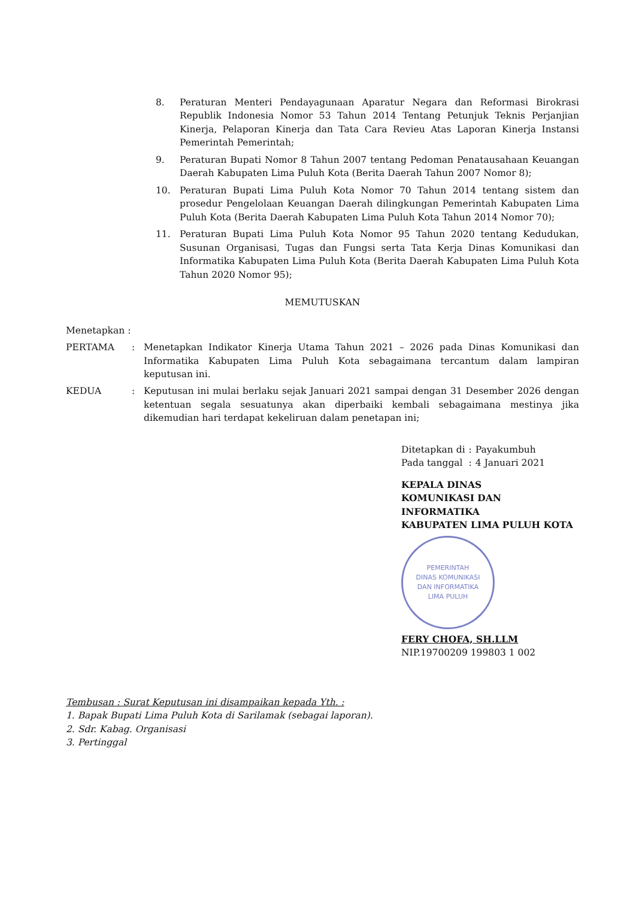8. Peraturan Menteri Pendayagunaan Aparatur Negara dan Reformasi Birokrasi Republik Indonesia Nomor 53 Tahun 2014 Tentang Petunjuk Teknis Perjanjian Kinerja, Pelaporan Kinerja dan Tata Cara Revieu Atas Laporan Kinerja Instansi Pemerintah Pemerintah;
9. Peraturan Bupati Nomor 8 Tahun 2007 tentang Pedoman Penatausahaan Keuangan Daerah Kabupaten Lima Puluh Kota (Berita Daerah Tahun 2007 Nomor 8);
10. Peraturan Bupati Lima Puluh Kota Nomor 70 Tahun 2014 tentang sistem dan prosedur Pengelolaan Keuangan Daerah dilingkungan Pemerintah Kabupaten Lima Puluh Kota (Berita Daerah Kabupaten Lima Puluh Kota Tahun 2014 Nomor 70);
11. Peraturan Bupati Lima Puluh Kota Nomor 95 Tahun 2020 tentang Kedudukan, Susunan Organisasi, Tugas dan Fungsi serta Tata Kerja Dinas Komunikasi dan Informatika Kabupaten Lima Puluh Kota (Berita Daerah Kabupaten Lima Puluh Kota Tahun 2020 Nomor 95);
MEMUTUSKAN
Menetapkan :
PERTAMA : Menetapkan Indikator Kinerja Utama Tahun 2021 – 2026 pada Dinas Komunikasi dan Informatika Kabupaten Lima Puluh Kota sebagaimana tercantum dalam lampiran keputusan ini.
KEDUA : Keputusan ini mulai berlaku sejak Januari 2021 sampai dengan 31 Desember 2026 dengan ketentuan segala sesuatunya akan diperbaiki kembali sebagaimana mestinya jika dikemudian hari terdapat kekeliruan dalam penetapan ini;
| Ditetapkan di | : | Payakumbuh |
| Pada tanggal | : | 4 Januari 2021 |
KEPALA DINAS
KOMUNIKASI DAN INFORMATIKA
KABUPATEN LIMA PULUH KOTA
PEMERINTAH
DINAS KOMUNIKASI
DAN INFORMATIKA
LIMA PULUH
FERY CHOFA, SH.LLM
NIP.19700209 199803 1 002
Tembusan : Surat Keputusan ini disampaikan kepada Yth. :
1. Bapak Bupati Lima Puluh Kota di Sarilamak (sebagai laporan).
2. Sdr. Kabag. Organisasi
3. Pertinggal